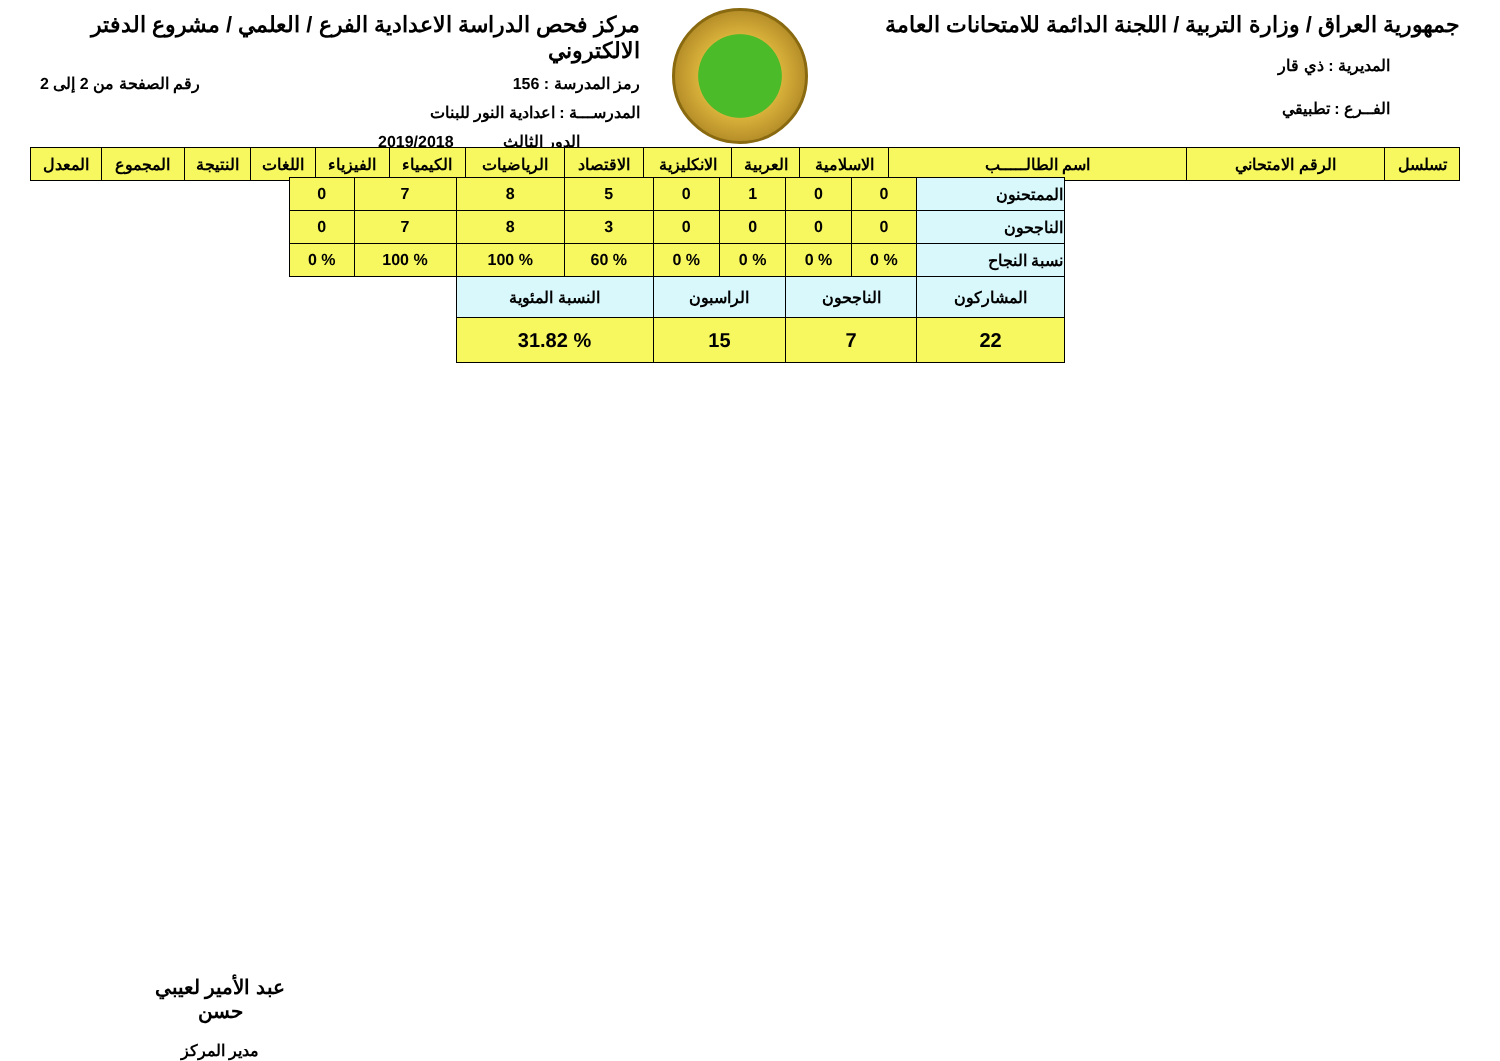جمهورية العراق / وزارة التربية / اللجنة الدائمة للامتحانات العامة
المديرية : ذي قار
الفــرع : تطبيقي
مركز فحص الدراسة الاعدادية الفرع / العلمي / مشروع الدفتر الالكتروني
رمز المدرسة : 156 رقم الصفحة من 2 إلى 2
المدرســـة : اعدادية النور للبنات
الدور الثالث 2019/2018
| تسلسل | الرقم الامتحاني | اسم الطالـــــب | الاسلامية | العربية | الانكليزية | الاقتصاد | الرياضيات | الكيمياء | الفيزياء | اللغات | النتيجة | المجموع | المعدل |
| --- | --- | --- | --- | --- | --- | --- | --- | --- | --- | --- | --- | --- | --- |
| الممتحنون | 0 | 0 | 1 | 0 | 5 | 8 | 7 | 0 |
| الناجحون | 0 | 0 | 0 | 0 | 3 | 8 | 7 | 0 |
| نسبة النجاح | % 0 | % 0 | % 0 | % 0 | % 60 | % 100 | % 100 | % 0 |
| المشاركون | الناجحون | | الراسبون | | النسبة المئوية | | | |
| 22 | 7 | | 15 | | % 31.82 | | | |
عبد الأمير لعيبي حسن
مدير المركز